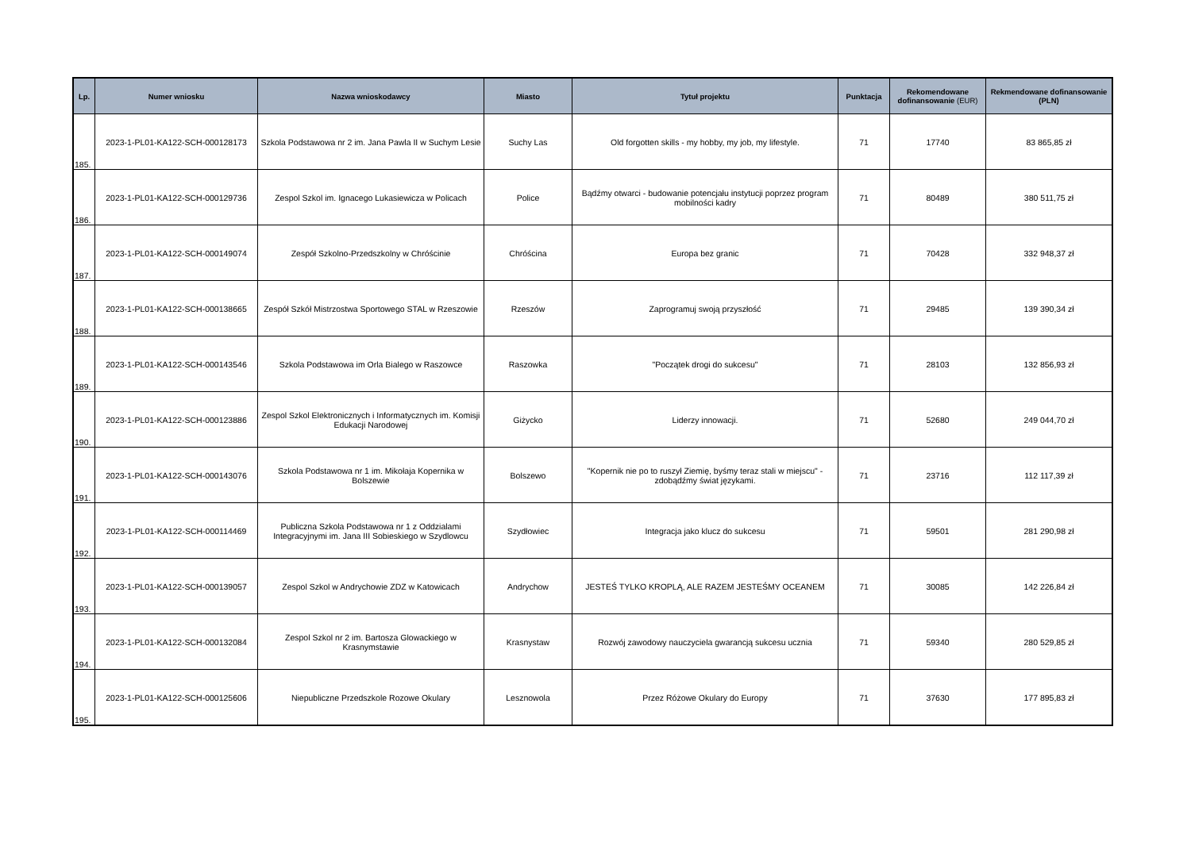| Lp. | Numer wniosku | Nazwa wnioskodawcy | Miasto | Tytuł projektu | Punktacja | Rekomendowane dofinansowanie (EUR) | Rekmendowane dofinansowanie (PLN) |
| --- | --- | --- | --- | --- | --- | --- | --- |
| 185. | 2023-1-PL01-KA122-SCH-000128173 | Szkola Podstawowa nr 2 im. Jana Pawla II w Suchym Lesie | Suchy Las | Old forgotten skills - my hobby, my job, my lifestyle. | 71 | 17740 | 83 865,85 zł |
| 186. | 2023-1-PL01-KA122-SCH-000129736 | Zespol Szkol im. Ignacego Lukasiewicza w Policach | Police | Bądźmy otwarci - budowanie potencjału instytucji poprzez program mobilności kadry | 71 | 80489 | 380 511,75 zł |
| 187. | 2023-1-PL01-KA122-SCH-000149074 | Zespół Szkolno-Przedszkolny w Chróścinie | Chróścina | Europa bez granic | 71 | 70428 | 332 948,37 zł |
| 188. | 2023-1-PL01-KA122-SCH-000138665 | Zespół Szkół Mistrzostwa Sportowego STAL w Rzeszowie | Rzeszów | Zaprogramuj swoją przyszłość | 71 | 29485 | 139 390,34 zł |
| 189. | 2023-1-PL01-KA122-SCH-000143546 | Szkola Podstawowa im Orla Bialego w Raszowce | Raszowka | "Początek drogi do sukcesu" | 71 | 28103 | 132 856,93 zł |
| 190. | 2023-1-PL01-KA122-SCH-000123886 | Zespol Szkol Elektronicznych i Informatycznych im. Komisji Edukacji Narodowej | Giżycko | Liderzy innowacji. | 71 | 52680 | 249 044,70 zł |
| 191. | 2023-1-PL01-KA122-SCH-000143076 | Szkola Podstawowa nr 1 im. Mikołaja Kopernika w Bolszewie | Bolszewo | "Kopernik nie po to ruszył Ziemię, byśmy teraz stali w miejscu" - zdobądźmy świat językami. | 71 | 23716 | 112 117,39 zł |
| 192. | 2023-1-PL01-KA122-SCH-000114469 | Publiczna Szkola Podstawowa nr 1 z Oddzialami Integracyjnymi im. Jana III Sobieskiego w Szydlowcu | Szydłowiec | Integracja jako klucz do sukcesu | 71 | 59501 | 281 290,98 zł |
| 193. | 2023-1-PL01-KA122-SCH-000139057 | Zespol Szkol w Andrychowie ZDZ w Katowicach | Andrychow | JESTEŚ TYLKO KROPLĄ, ALE RAZEM JESTEŚMY OCEANEM | 71 | 30085 | 142 226,84 zł |
| 194. | 2023-1-PL01-KA122-SCH-000132084 | Zespol Szkol nr 2 im. Bartosza Glowackiego w Krasnymstawie | Krasnystaw | Rozwój zawodowy nauczyciela gwarancją sukcesu ucznia | 71 | 59340 | 280 529,85 zł |
| 195. | 2023-1-PL01-KA122-SCH-000125606 | Niepubliczne Przedszkole Rozowe Okulary | Lesznowola | Przez Różowe Okulary do Europy | 71 | 37630 | 177 895,83 zł |